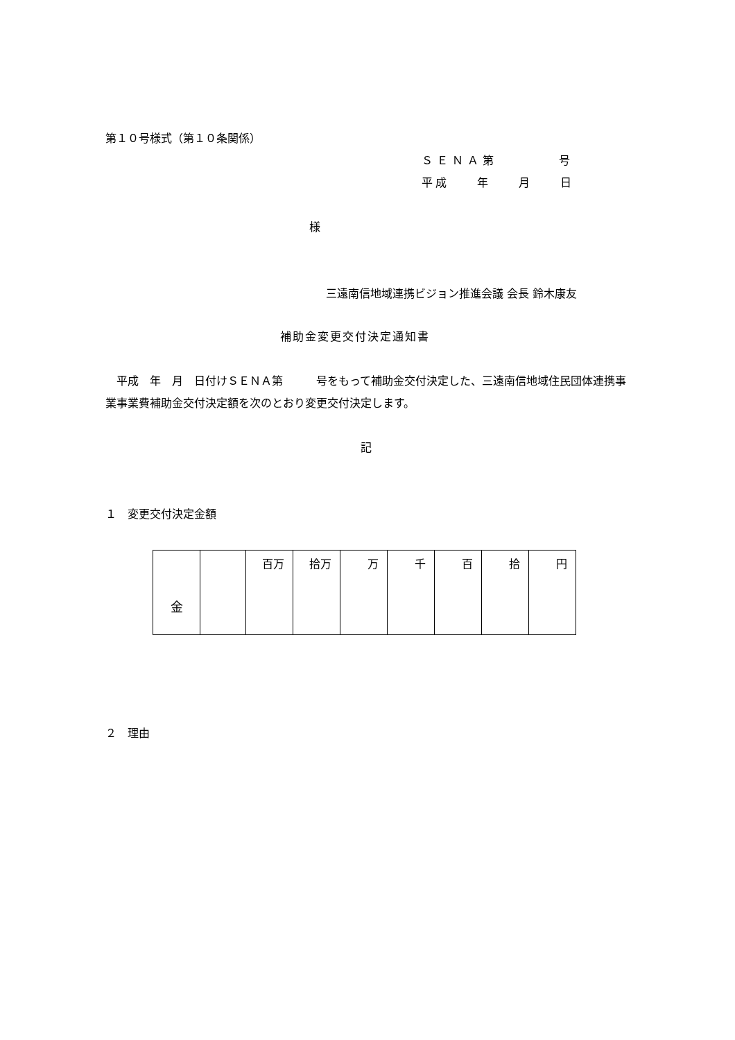第１０号様式（第１０条関係）
ＳＥＮＡ第　　　　号
平成　　年　　月　　日
様
三遠南信地域連携ビジョン推進会議 会長 鈴木康友
補助金変更交付決定通知書
　平成　年　月　日付けＳＥＮＡ第　　　号をもって補助金交付決定した、三遠南信地域住民団体連携事業事業費補助金交付決定額を次のとおり変更交付決定します。
記
１　変更交付決定金額
| 金 | | 百万 | 拾万 | 万 | 千 | 百 | 拾 | 円 |
２　理由